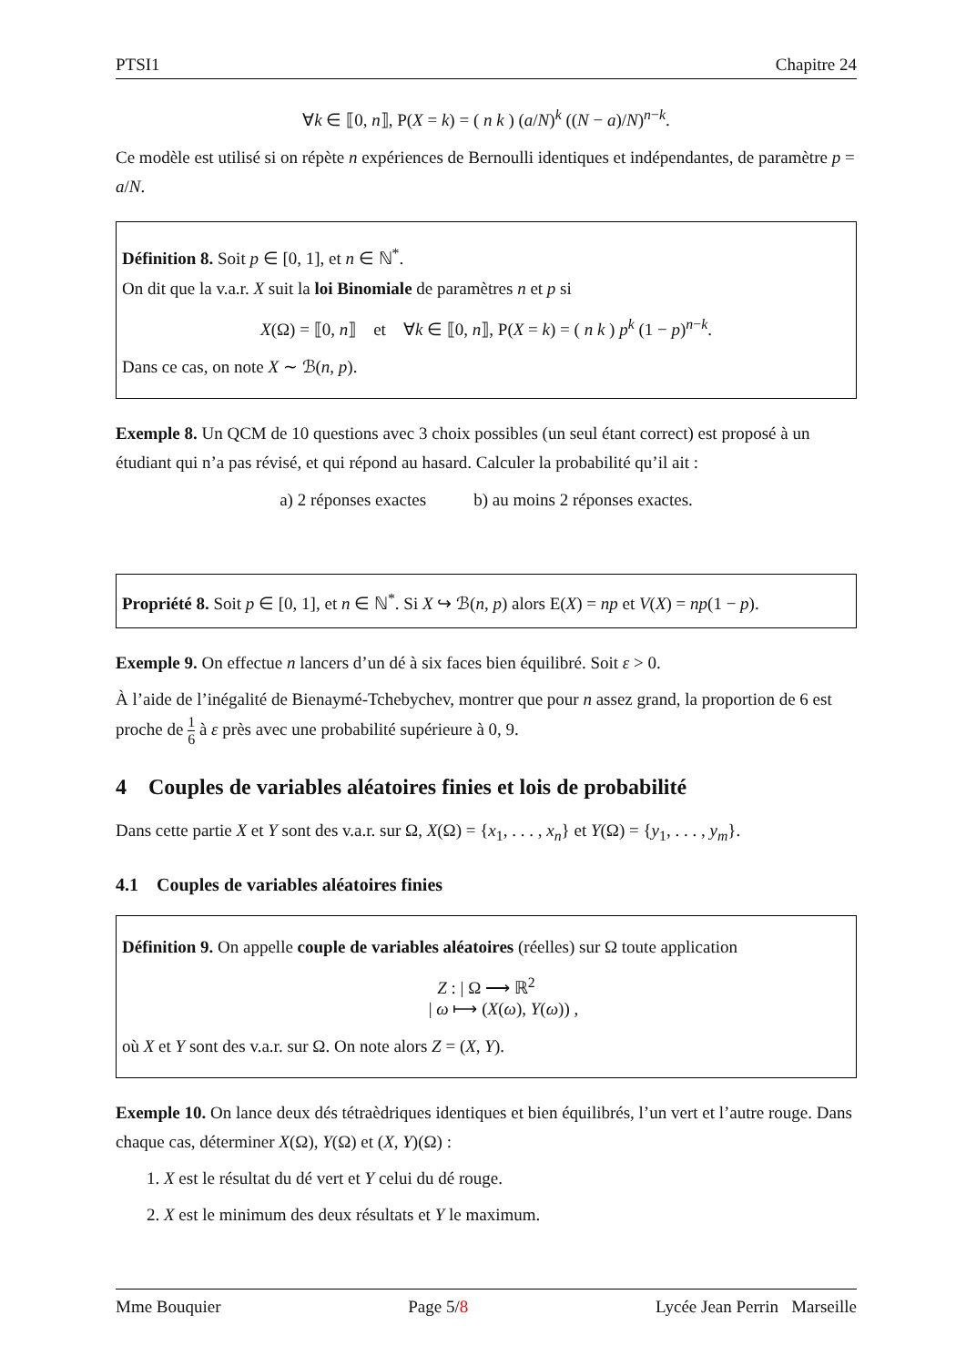PTSI1 Chapitre 24
∀k ∈ ⟦0, n⟧, P(X = k) = ( n k ) (a/N)<sup>k</sup> ((N − a)/N)<sup>n−k</sup>.
Ce modèle est utilisé si on répète n expériences de Bernoulli identiques et indépendantes, de paramètre p = a/N.
Définition 8. Soit p ∈ [0, 1], et n ∈ ℕ<sup>*</sup>.
On dit que la v.a.r. X suit la loi Binomiale de paramètres n et p si
X(Ω) = ⟦0, n⟧ et ∀k ∈ ⟦0, n⟧, P(X = k) = ( n k ) p<sup>k</sup> (1 − p)<sup>n−k</sup>.
Dans ce cas, on note X ∼ ℬ(n, p).
Exemple 8. Un QCM de 10 questions avec 3 choix possibles (un seul étant correct) est proposé à un étudiant qui n’a pas révisé, et qui répond au hasard. Calculer la probabilité qu’il ait :
a) 2 réponses exactes b) au moins 2 réponses exactes.
Propriété 8. Soit p ∈ [0, 1], et n ∈ ℕ<sup>*</sup>. Si X ↪ ℬ(n, p) alors E(X) = np et V(X) = np(1 − p).
Exemple 9. On effectue n lancers d’un dé à six faces bien équilibré. Soit ε > 0.
À l’aide de l’inégalité de Bienaymé-Tchebychev, montrer que pour n assez grand, la proportion de 6 est proche de 1 6 à ε près avec une probabilité supérieure à 0, 9.
4 Couples de variables aléatoires finies et lois de probabilité
Dans cette partie X et Y sont des v.a.r. sur Ω, X(Ω) = {x<sub>1</sub>, . . . , x<sub>n</sub>} et Y(Ω) = {y<sub>1</sub>, . . . , y<sub>m</sub>}.
4.1 Couples de variables aléatoires finies
Définition 9. On appelle couple de variables aléatoires (réelles) sur Ω toute application
Z : | Ω ⟶ ℝ<sup>2</sup>
| ω ⟼ (X(ω), Y(ω)) ,
où X et Y sont des v.a.r. sur Ω. On note alors Z = (X, Y).
Exemple 10. On lance deux dés tétraèdriques identiques et bien équilibrés, l’un vert et l’autre rouge. Dans chaque cas, déterminer X(Ω), Y(Ω) et (X, Y)(Ω) :
1. X est le résultat du dé vert et Y celui du dé rouge.
2. X est le minimum des deux résultats et Y le maximum.
Mme Bouquier Page 5/8 Lycée Jean Perrin Marseille